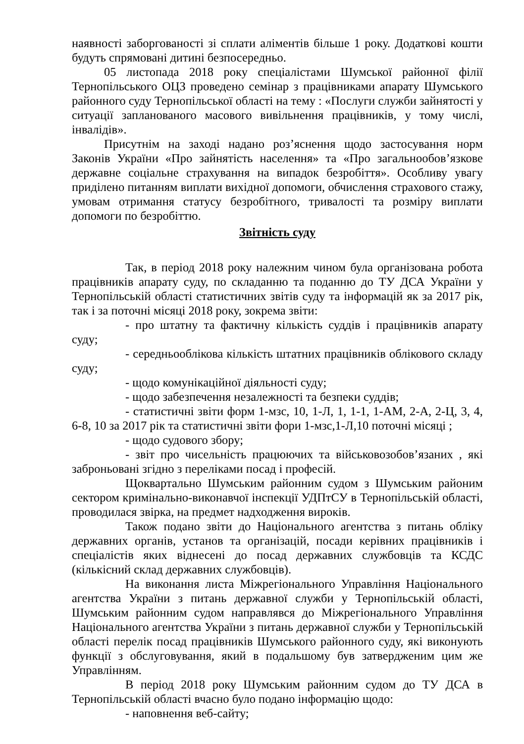наявності заборгованості зі сплати аліментів більше 1 року. Додаткові кошти будуть спрямовані дитині безпосередньо.
05 листопада 2018 року спеціалістами Шумської районної філії Тернопільського ОЦЗ проведено семінар з працівниками апарату Шумського районного суду Тернопільської області на тему : «Послуги служби зайнятості у ситуації запланованого масового вивільнення працівників, у тому числі, інвалідів».
Присутнім на заході надано роз’яснення щодо застосування норм Законів України «Про зайнятість населення» та «Про загальнообов’язкове державне соціальне страхування на випадок безробіття». Особливу увагу приділено питанням виплати вихідної допомоги, обчислення страхового стажу, умовам отримання статусу безробітного, тривалості та розміру виплати допомоги по безробіттю.
Звітність суду
Так, в період 2018 року належним чином була організована робота працівників апарату суду, по складанню та поданню до ТУ ДСА України у Тернопільській області статистичних звітів суду та інформацій як за 2017 рік, так і за поточні місяці 2018 року, зокрема звіти:
- про штатну та фактичну кількість суддів і працівників апарату суду;
- середньооблікова кількість штатних працівників облікового складу суду;
- щодо комунікаційної діяльності суду;
- щодо забезпечення незалежності та безпеки суддів;
- статистичні звіти форм 1-мзс, 10, 1-Л, 1, 1-1, 1-АМ, 2-А, 2-Ц, 3, 4, 6-8, 10 за 2017 рік та статистичні звіти фори 1-мзс,1-Л,10 поточні місяці ;
- щодо судового збору;
- звіт про чисельність працюючих та військовозобов’язаних , які заброньовані згідно з переліками посад і професій.
Щоквартально Шумським районним судом з Шумським районим сектором кримінально-виконавчої інспекції УДПтСУ в Тернопільській області, проводилася звірка, на предмет надходження вироків.
Також подано звіти до Національного агентства з питань обліку державних органів, установ та організацій, посади керівних працівників і спеціалістів яких віднесені до посад державних службовців та КСДС (кількісний склад державних службовців).
На виконання листа Міжрегіонального Управління Національного агентства України з питань державної служби у Тернопільській області, Шумським районним судом направлявся до Міжрегіонального Управління Національного агентства України з питань державної служби у Тернопільській області перелік посад працівників Шумського районного суду, які виконують функції з обслуговування, який в подальшому був затвердженим цим же Управлінням.
В період 2018 року Шумським районним судом до ТУ ДСА в Тернопільській області вчасно було подано інформацію щодо:
- наповнення веб-сайту;